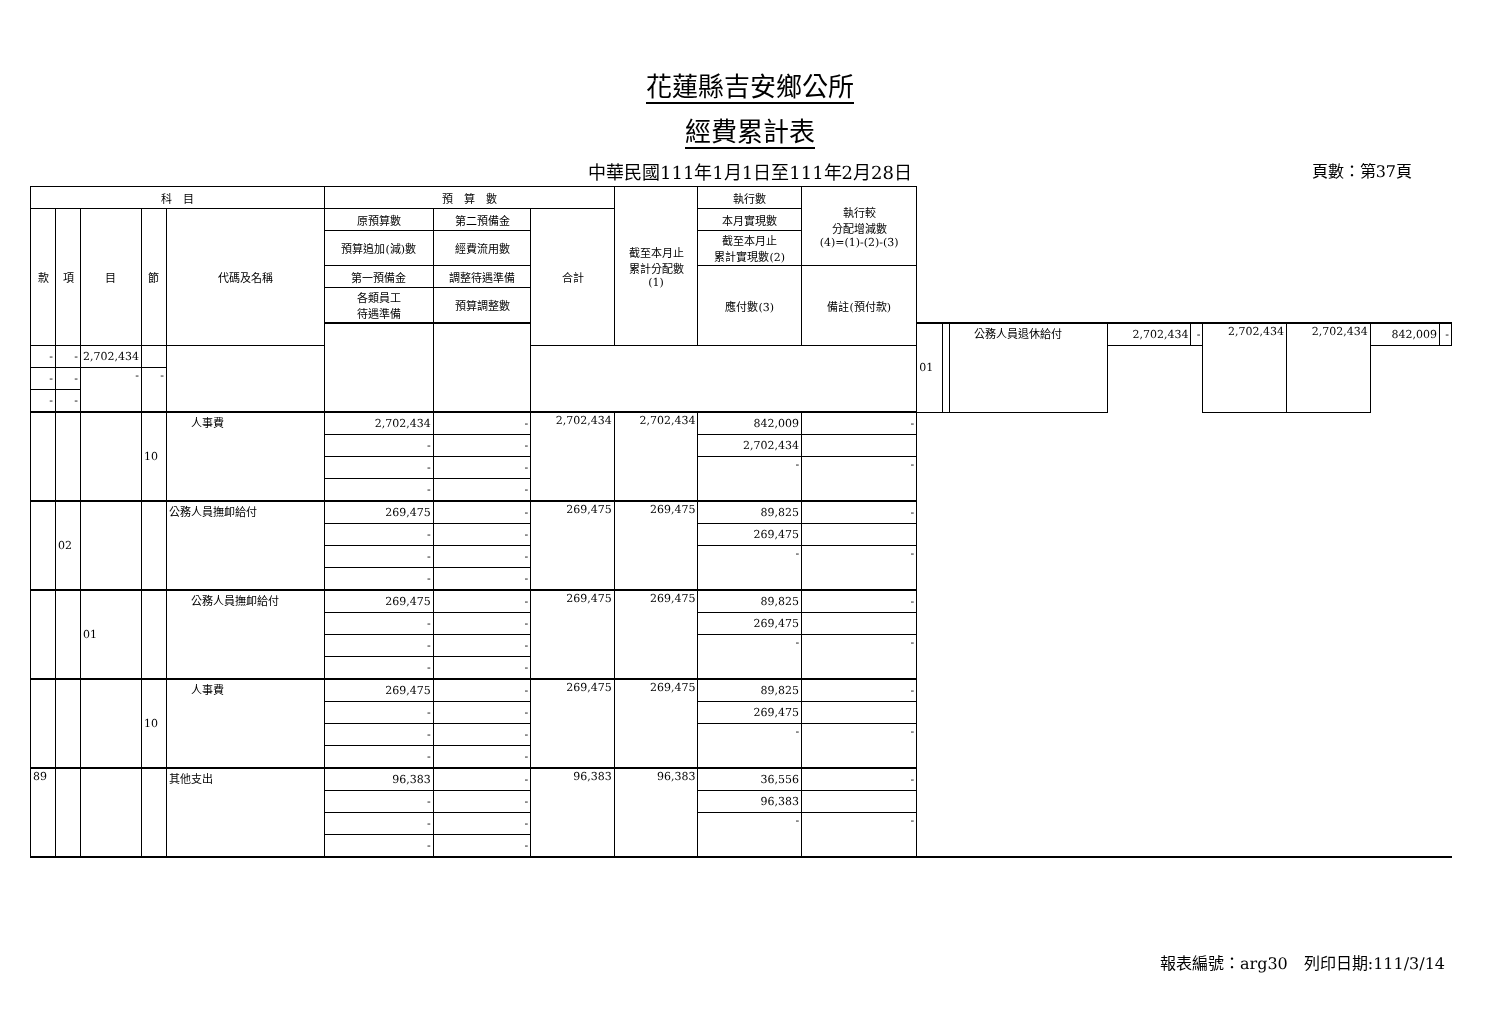花蓮縣吉安鄉公所
經費累計表
中華民國111年1月1日至111年2月28日 頁數：第37頁
| 科 目 | | | | | 預 算 數 | | | 截至本月止 累計分配數 (1) | 執行數 | 執行較 分配增減數 (4)=(1)-(2)-(3) | | | | | | | | | |
| --- | --- | --- | --- | --- | --- | --- | --- | --- | --- | --- | --- | --- | --- | --- | --- | --- | --- | --- | --- |
| 款 | 項 | 目 | 節 | 代碼及名稱 | 原預算數 | 第二預備金 | 合計 | | 本月實現數 | | | | | | | | | | |
| | | | | | 預算追加(減)數 | 經費流用數 | | | 截至本月止 累計實現數(2) | | | | | | | | | | |
| | | | | | 第一預備金 | 調整待遇準備 | | | 應付數(3) | 備註(預付款) | | | | | | | | | |
| | | | | | 各類員工 待遇準備 | 預算調整數 | | | | | | | | | | | | | |
| | | | | | | | | | | | 01 | | 公務人員退休給付 | 2,702,434 | - | 2,702,434 | 2,702,434 | 842,009 | - |
| - | - | 2,702,434 | | | | | | | | | | | | | | | | | |
| - | - | - | - | | | | | | | | | | | | | | | | |
| - | - | | | | | | | | | | | | | | | | | | |
| | | | 10 | 人事費 | 2,702,434 | - | 2,702,434 | 2,702,434 | 842,009 | - | | | | | | | | | |
| | | | | | - | - | | | 2,702,434 | | | | | | | | | | |
| | | | | | - | - | | | - | - | | | | | | | | | |
| | | | | | - | - | | | | | | | | | | | | | |
| | 02 | | | 公務人員撫卹給付 | 269,475 | - | 269,475 | 269,475 | 89,825 | - | | | | | | | | | |
| | | | | | - | - | | | 269,475 | | | | | | | | | | |
| | | | | | - | - | | | - | - | | | | | | | | | |
| | | | | | - | - | | | | | | | | | | | | | |
| | | 01 | | 公務人員撫卹給付 | 269,475 | - | 269,475 | 269,475 | 89,825 | - | | | | | | | | | |
| | | | | | - | - | | | 269,475 | | | | | | | | | | |
| | | | | | - | - | | | - | - | | | | | | | | | |
| | | | | | - | - | | | | | | | | | | | | | |
| | | | 10 | 人事費 | 269,475 | - | 269,475 | 269,475 | 89,825 | - | | | | | | | | | |
| | | | | | - | - | | | 269,475 | | | | | | | | | | |
| | | | | | - | - | | | - | - | | | | | | | | | |
| | | | | | - | - | | | | | | | | | | | | | |
| 89 | | | | 其他支出 | 96,383 | - | 96,383 | 96,383 | 36,556 | - | | | | | | | | | |
| | | | | | - | - | | | 96,383 | | | | | | | | | | |
| | | | | | - | - | | | - | - | | | | | | | | | |
| | | | | | - | - | | | | | | | | | | | | | |
報表編號：arg30　列印日期:111/3/14